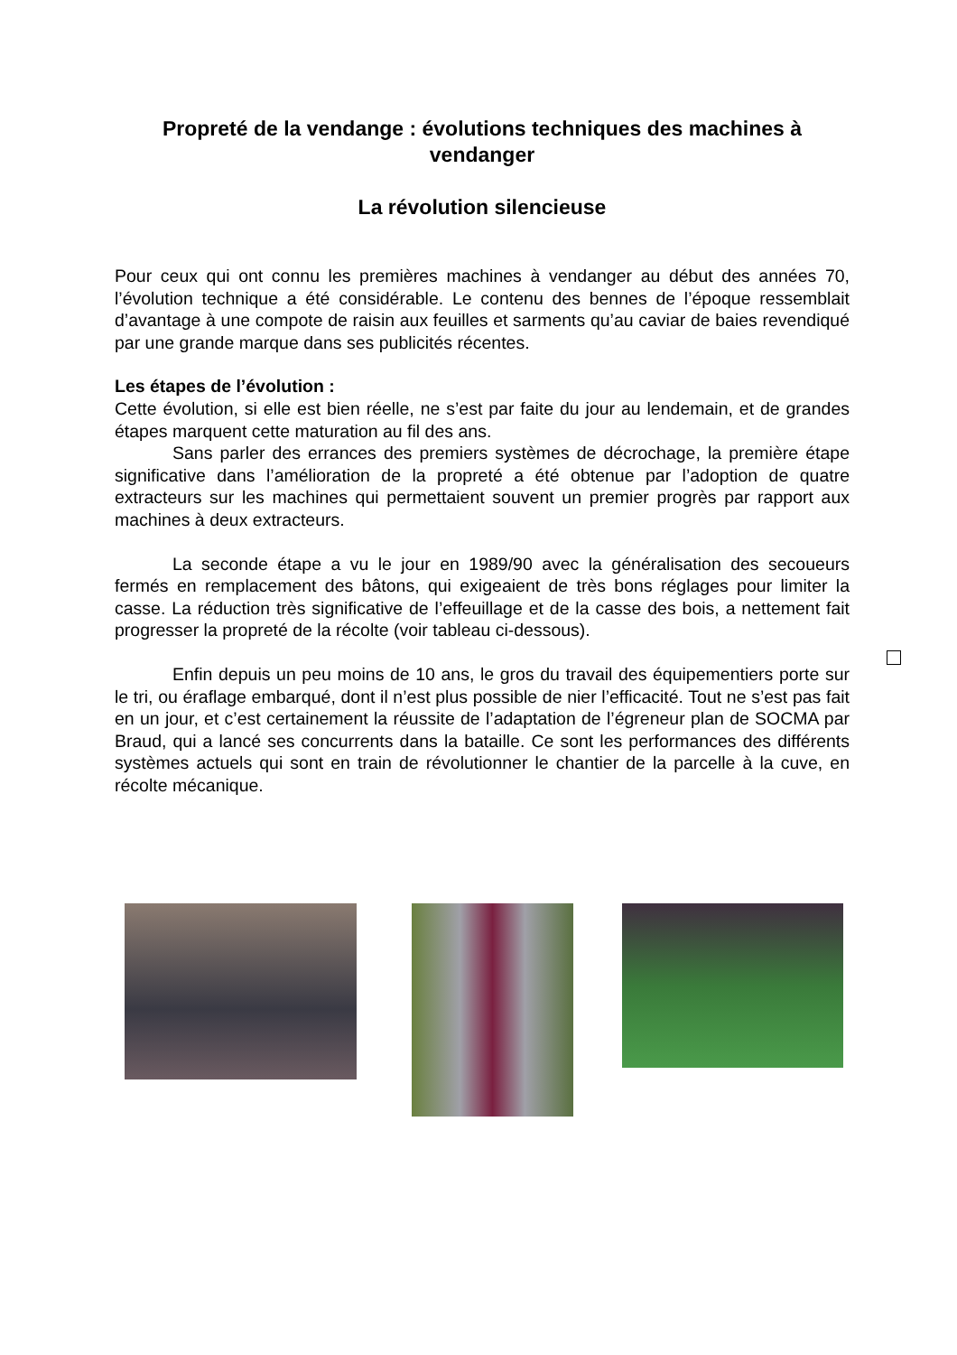Propreté de la vendange : évolutions techniques des machines à vendanger
La révolution silencieuse
Pour ceux qui ont connu les premières machines à vendanger au début des années 70, l’évolution technique a été considérable. Le contenu des bennes de l’époque ressemblait d’avantage à une compote de raisin aux feuilles et sarments qu’au caviar de baies revendiqué par une grande marque dans ses publicités récentes.
Les étapes de l’évolution :
Cette évolution, si elle est bien réelle, ne s’est par faite du jour au lendemain, et de grandes étapes marquent cette maturation au fil des ans.
Sans parler des errances des premiers systèmes de décrochage, la première étape significative dans l’amélioration de la propreté a été obtenue par l’adoption de quatre extracteurs sur les machines qui permettaient souvent un premier progrès par rapport aux machines à deux extracteurs.
La seconde étape a vu le jour en 1989/90 avec la généralisation des secoueurs fermés en remplacement des bâtons, qui exigeaient de très bons réglages pour limiter la casse. La réduction très significative de l’effeuillage et de la casse des bois, a nettement fait progresser la propreté de la récolte (voir tableau ci-dessous).
Enfin depuis un peu moins de 10 ans, le gros du travail des équipementiers porte sur le tri, ou éraflage embarqué, dont il n’est plus possible de nier l’efficacité. Tout ne s’est pas fait en un jour, et c’est certainement la réussite de l’adaptation de l’égreneur plan de SOCMA par Braud, qui a lancé ses concurrents dans la bataille. Ce sont les performances des différents systèmes actuels qui sont en train de révolutionner le chantier de la parcelle à la cuve, en récolte mécanique.